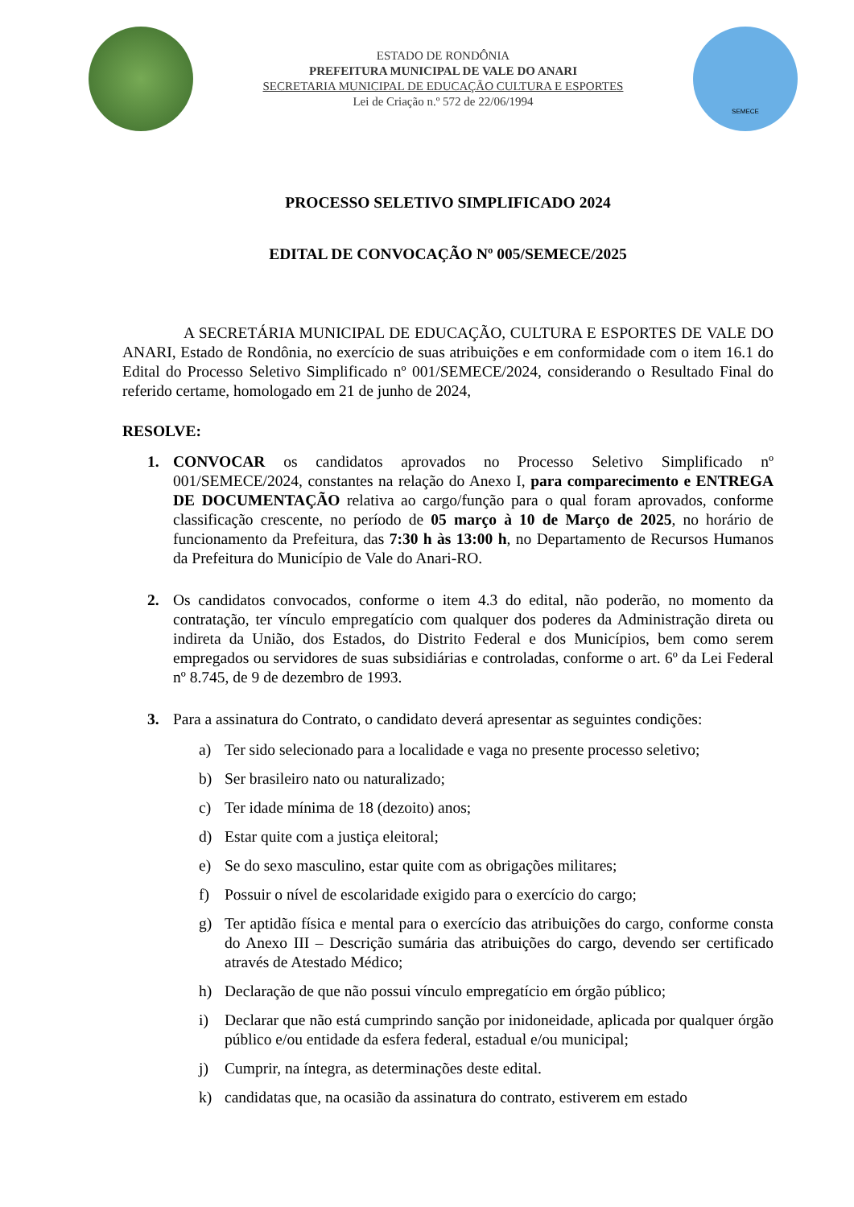ESTADO DE RONDÔNIA
PREFEITURA MUNICIPAL DE VALE DO ANARI
SECRETARIA MUNICIPAL DE EDUCAÇÃO CULTURA E ESPORTES
Lei de Criação n.º 572 de 22/06/1994
SEMECE
PROCESSO SELETIVO SIMPLIFICADO 2024
EDITAL DE CONVOCAÇÃO Nº 005/SEMECE/2025
A SECRETÁRIA MUNICIPAL DE EDUCAÇÃO, CULTURA E ESPORTES DE VALE DO ANARI, Estado de Rondônia, no exercício de suas atribuições e em conformidade com o item 16.1 do Edital do Processo Seletivo Simplificado nº 001/SEMECE/2024, considerando o Resultado Final do referido certame, homologado em 21 de junho de 2024,
RESOLVE:
1. CONVOCAR os candidatos aprovados no Processo Seletivo Simplificado nº 001/SEMECE/2024, constantes na relação do Anexo I, para comparecimento e ENTREGA DE DOCUMENTAÇÃO relativa ao cargo/função para o qual foram aprovados, conforme classificação crescente, no período de 05 março à 10 de Março de 2025, no horário de funcionamento da Prefeitura, das 7:30 h às 13:00 h, no Departamento de Recursos Humanos da Prefeitura do Município de Vale do Anari-RO.
2. Os candidatos convocados, conforme o item 4.3 do edital, não poderão, no momento da contratação, ter vínculo empregatício com qualquer dos poderes da Administração direta ou indireta da União, dos Estados, do Distrito Federal e dos Municípios, bem como serem empregados ou servidores de suas subsidiárias e controladas, conforme o art. 6º da Lei Federal nº 8.745, de 9 de dezembro de 1993.
3. Para a assinatura do Contrato, o candidato deverá apresentar as seguintes condições:
a) Ter sido selecionado para a localidade e vaga no presente processo seletivo;
b) Ser brasileiro nato ou naturalizado;
c) Ter idade mínima de 18 (dezoito) anos;
d) Estar quite com a justiça eleitoral;
e) Se do sexo masculino, estar quite com as obrigações militares;
f) Possuir o nível de escolaridade exigido para o exercício do cargo;
g) Ter aptidão física e mental para o exercício das atribuições do cargo, conforme consta do Anexo III – Descrição sumária das atribuições do cargo, devendo ser certificado através de Atestado Médico;
h) Declaração de que não possui vínculo empregatício em órgão público;
i) Declarar que não está cumprindo sanção por inidoneidade, aplicada por qualquer órgão público e/ou entidade da esfera federal, estadual e/ou municipal;
j) Cumprir, na íntegra, as determinações deste edital.
k) candidatas que, na ocasião da assinatura do contrato, estiverem em estado